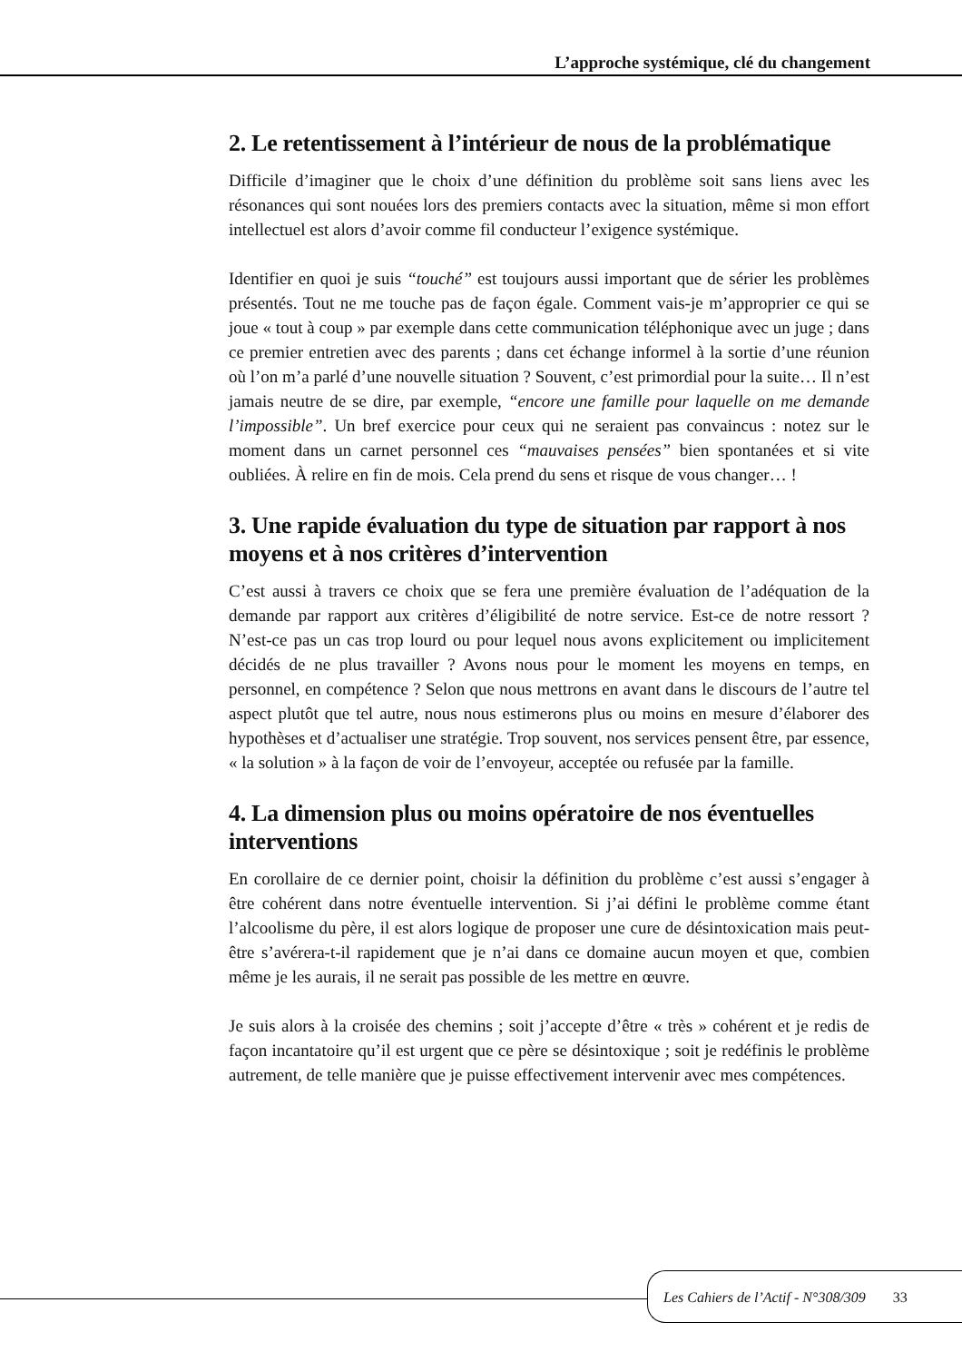L’approche systémique, clé du changement
2. Le retentissement à l’intérieur de nous de la problématique
Difficile d’imaginer que le choix d’une définition du problème soit sans liens avec les résonances qui sont nouées lors des premiers contacts avec la situation, même si mon effort intellectuel est alors d’avoir comme fil conducteur l’exigence systémique.
Identifier en quoi je suis “touché” est toujours aussi important que de sérier les problèmes présentés. Tout ne me touche pas de façon égale. Comment vais-je m’approprier ce qui se joue « tout à coup » par exemple dans cette communication téléphonique avec un juge ; dans ce premier entretien avec des parents ; dans cet échange informel à la sortie d’une réunion où l’on m’a parlé d’une nouvelle situation ? Souvent, c’est primordial pour la suite… Il n’est jamais neutre de se dire, par exemple, “encore une famille pour laquelle on me demande l’impossible”. Un bref exercice pour ceux qui ne seraient pas convaincus : notez sur le moment dans un carnet personnel ces “mauvaises pensées” bien spontanées et si vite oubliées. À relire en fin de mois. Cela prend du sens et risque de vous changer… !
3. Une rapide évaluation du type de situation par rapport à nos moyens et à nos critères d’intervention
C’est aussi à travers ce choix que se fera une première évaluation de l’adéquation de la demande par rapport aux critères d’éligibilité de notre service. Est-ce de notre ressort ? N’est-ce pas un cas trop lourd ou pour lequel nous avons explicitement ou implicitement décidés de ne plus travailler ? Avons nous pour le moment les moyens en temps, en personnel, en compétence ? Selon que nous mettrons en avant dans le discours de l’autre tel aspect plutôt que tel autre, nous nous estimerons plus ou moins en mesure d’élaborer des hypothèses et d’actualiser une stratégie. Trop souvent, nos services pensent être, par essence, « la solution » à la façon de voir de l’envoyeur, acceptée ou refusée par la famille.
4. La dimension plus ou moins opératoire de nos éventuelles interventions
En corollaire de ce dernier point, choisir la définition du problème c’est aussi s’engager à être cohérent dans notre éventuelle intervention. Si j’ai défini le problème comme étant l’alcoolisme du père, il est alors logique de proposer une cure de désintoxication mais peut-être s’avérera-t-il rapidement que je n’ai dans ce domaine aucun moyen et que, combien même je les aurais, il ne serait pas possible de les mettre en œuvre.
Je suis alors à la croisée des chemins ; soit j’accepte d’être « très » cohérent et je redis de façon incantatoire qu’il est urgent que ce père se désintoxique ; soit je redéfinis le problème autrement, de telle manière que je puisse effectivement intervenir avec mes compétences.
Les Cahiers de l’Actif - N°308/309 33